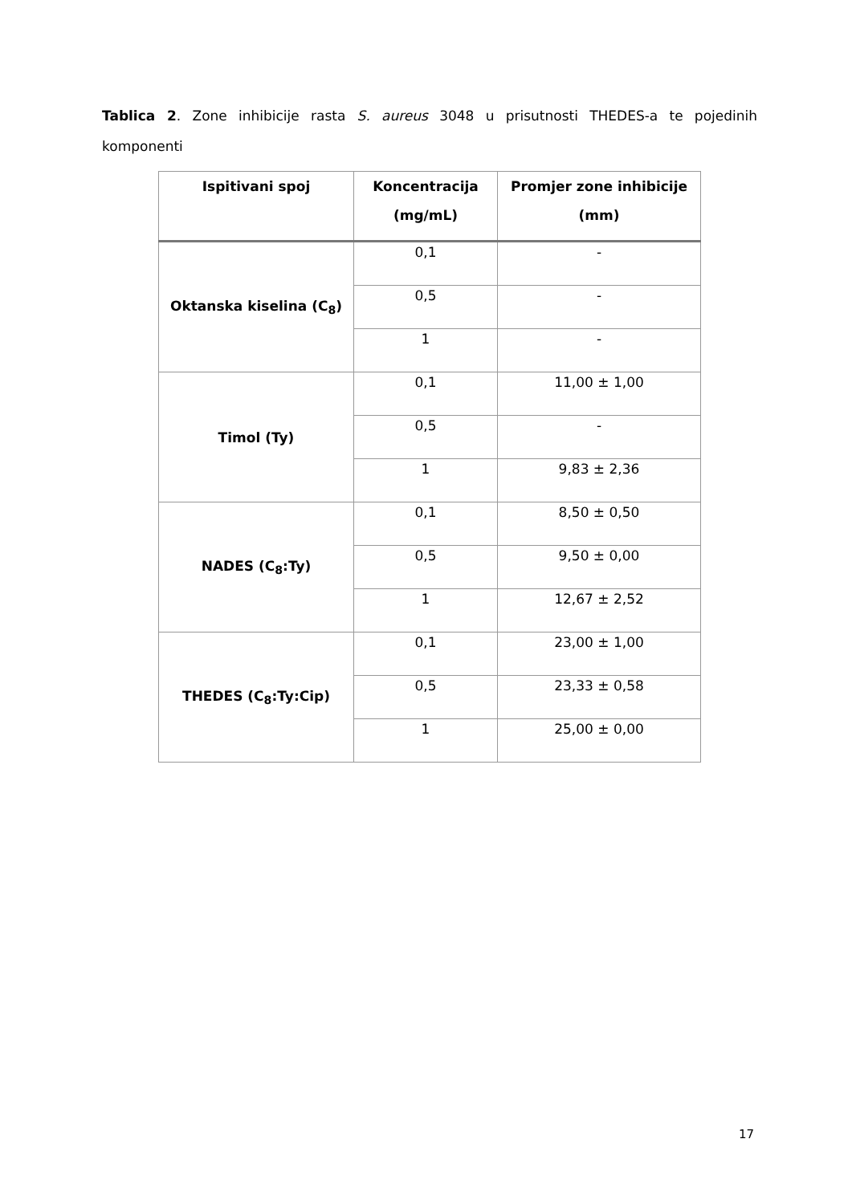Tablica 2. Zone inhibicije rasta S. aureus 3048 u prisutnosti THEDES-a te pojedinih komponenti
| Ispitivani spoj | Koncentracija (mg/mL) | Promjer zone inhibicije (mm) |
| --- | --- | --- |
| Oktanska kiselina (C<sub>8</sub>) | 0,1 | - |
| | 0,5 | - |
| | 1 | - |
| Timol (Ty) | 0,1 | 11,00 ± 1,00 |
| | 0,5 | - |
| | 1 | 9,83 ± 2,36 |
| NADES (C<sub>8</sub>:Ty) | 0,1 | 8,50 ± 0,50 |
| | 0,5 | 9,50 ± 0,00 |
| | 1 | 12,67 ± 2,52 |
| THEDES (C<sub>8</sub>:Ty:Cip) | 0,1 | 23,00 ± 1,00 |
| | 0,5 | 23,33 ± 0,58 |
| | 1 | 25,00 ± 0,00 |
17